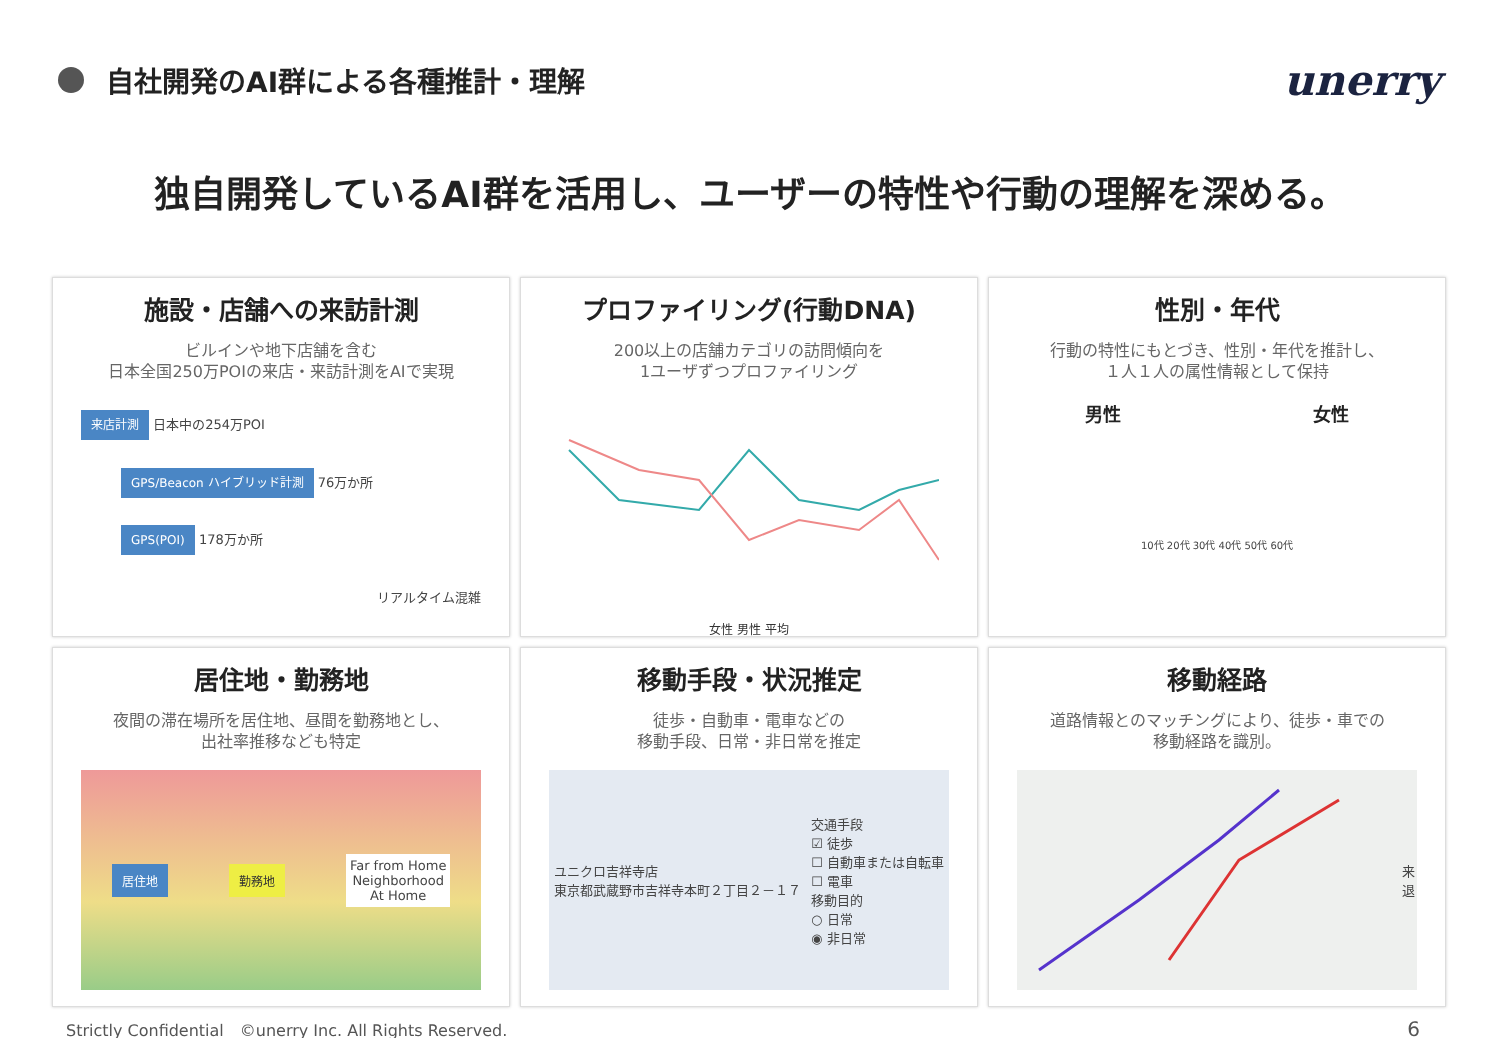自社開発のAI群による各種推計・理解
unerry
独自開発しているAI群を活用し、ユーザーの特性や行動の理解を深める。
施設・店舗への来訪計測
ビルインや地下店舗を含む
日本全国250万POIの来店・来訪計測をAIで実現
来店計測 日本中の254万POI
GPS/Beacon ハイブリッド計測 76万か所
GPS(POI) 178万か所
リアルタイム混雑
プロファイリング(行動DNA)
200以上の店舗カテゴリの訪問傾向を
1ユーザずつプロファイリング
女性 男性 平均
性別・年代
行動の特性にもとづき、性別・年代を推計し、
１人１人の属性情報として保持
男性 女性
10代 20代 30代 40代 50代 60代
居住地・勤務地
夜間の滞在場所を居住地、昼間を勤務地とし、
出社率推移なども特定
居住地 勤務地 Far from Home
Neighborhood
At Home
移動手段・状況推定
徒歩・自動車・電車などの
移動手段、日常・非日常を推定
ユニクロ吉祥寺店
東京都武蔵野市吉祥寺本町２丁目２－１７ 交通手段
☑ 徒歩
☐ 自動車または自転車
☐ 電車
移動目的
○ 日常
◉ 非日常
移動経路
道路情報とのマッチングにより、徒歩・車での
移動経路を識別。
来
退
Strictly Confidential　©unerry Inc. All Rights Reserved. 6